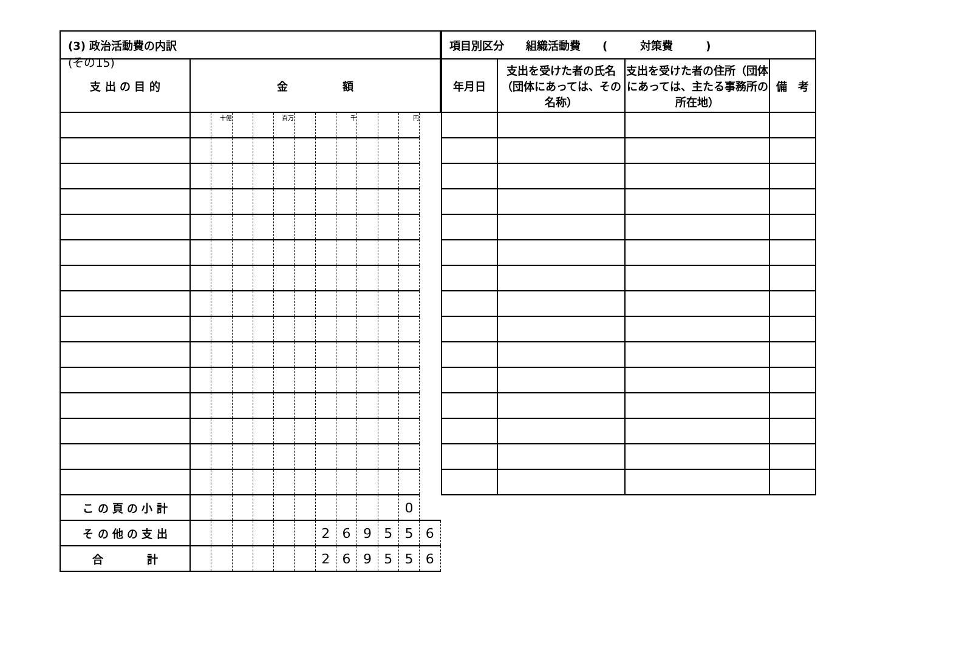(その15)
| (3) 政治活動費の内訳 | | | | | | | | | | | | |
| --- | --- | --- | --- | --- | --- | --- | --- | --- | --- | --- | --- | --- |
| 支 出 の 目 的 | 金 額 | | | | | | | | | | | |
| | | 十億 | | | 百万 | | | 千 | | | 円 | |
| こ の 頁 の 小 計 | | | | | | | | | | | 0 | |
| そ の 他 の 支 出 | | | | | | | 2 | 6 | 9 | 5 | 5 | 6 |
| 合 計 | | | | | | | 2 | 6 | 9 | 5 | 5 | 6 |
| 項目別区分 組織活動費 ( 対策費 ) | | | |
| --- | --- | --- | --- |
| 年月日 | 支出を受けた者の氏名（団体にあっては、その名称） | 支出を受けた者の住所（団体にあっては、主たる事務所の所在地） | 備 考 |